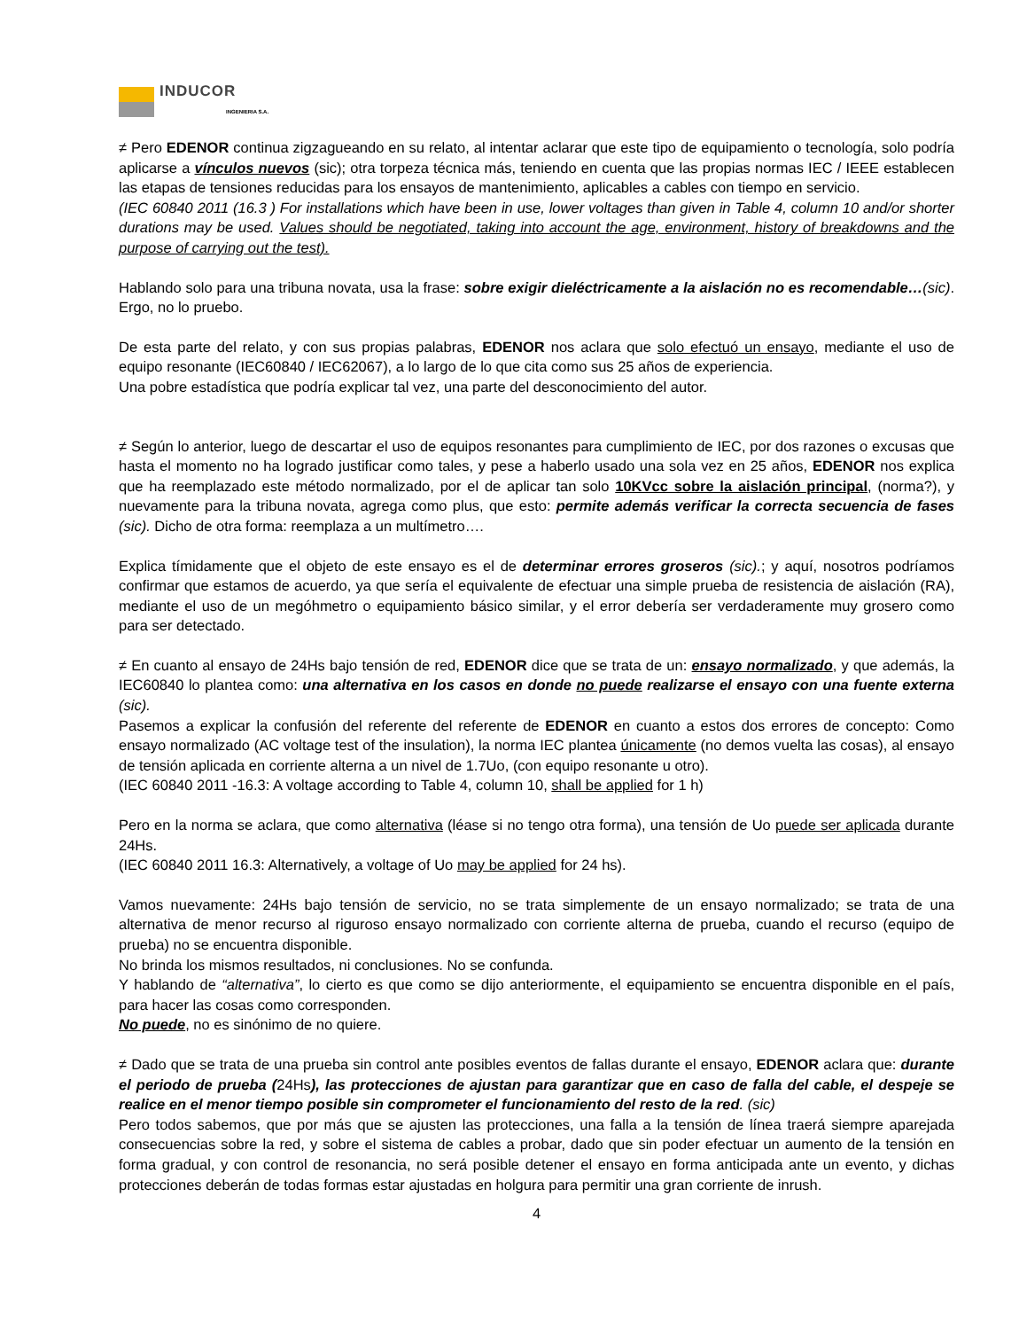INDUCOR
INGENIERIA S.A.
≠ Pero EDENOR continua zigzagueando en su relato, al intentar aclarar que este tipo de equipamiento o tecnología, solo podría aplicarse a vínculos nuevos (sic); otra torpeza técnica más, teniendo en cuenta que las propias normas IEC / IEEE establecen las etapas de tensiones reducidas para los ensayos de mantenimiento, aplicables a cables con tiempo en servicio.
(IEC 60840 2011 (16.3 ) For installations which have been in use, lower voltages than given in Table 4, column 10 and/or shorter durations may be used. Values should be negotiated, taking into account the age, environment, history of breakdowns and the purpose of carrying out the test).
Hablando solo para una tribuna novata, usa la frase: sobre exigir dieléctricamente a la aislación no es recomendable…(sic). Ergo, no lo pruebo.
De esta parte del relato, y con sus propias palabras, EDENOR nos aclara que solo efectuó un ensayo, mediante el uso de equipo resonante (IEC60840 / IEC62067), a lo largo de lo que cita como sus 25 años de experiencia.
Una pobre estadística que podría explicar tal vez, una parte del desconocimiento del autor.
≠ Según lo anterior, luego de descartar el uso de equipos resonantes para cumplimiento de IEC, por dos razones o excusas que hasta el momento no ha logrado justificar como tales, y pese a haberlo usado una sola vez en 25 años, EDENOR nos explica que ha reemplazado este método normalizado, por el de aplicar tan solo 10KVcc sobre la aislación principal, (norma?), y nuevamente para la tribuna novata, agrega como plus, que esto: permite además verificar la correcta secuencia de fases (sic). Dicho de otra forma: reemplaza a un multímetro….
Explica tímidamente que el objeto de este ensayo es el de determinar errores groseros (sic).; y aquí, nosotros podríamos confirmar que estamos de acuerdo, ya que sería el equivalente de efectuar una simple prueba de resistencia de aislación (RA), mediante el uso de un megóhmetro o equipamiento básico similar, y el error debería ser verdaderamente muy grosero como para ser detectado.
≠ En cuanto al ensayo de 24Hs bajo tensión de red, EDENOR dice que se trata de un: ensayo normalizado, y que además, la IEC60840 lo plantea como: una alternativa en los casos en donde no puede realizarse el ensayo con una fuente externa (sic).
Pasemos a explicar la confusión del referente del referente de EDENOR en cuanto a estos dos errores de concepto: Como ensayo normalizado (AC voltage test of the insulation), la norma IEC plantea únicamente (no demos vuelta las cosas), al ensayo de tensión aplicada en corriente alterna a un nivel de 1.7Uo, (con equipo resonante u otro).
(IEC 60840 2011 -16.3: A voltage according to Table 4, column 10, shall be applied for 1 h)
Pero en la norma se aclara, que como alternativa (léase si no tengo otra forma), una tensión de Uo puede ser aplicada durante 24Hs.
(IEC 60840 2011 16.3: Alternatively, a voltage of Uo may be applied for 24 hs).
Vamos nuevamente: 24Hs bajo tensión de servicio, no se trata simplemente de un ensayo normalizado; se trata de una alternativa de menor recurso al riguroso ensayo normalizado con corriente alterna de prueba, cuando el recurso (equipo de prueba) no se encuentra disponible.
No brinda los mismos resultados, ni conclusiones. No se confunda.
Y hablando de “alternativa”, lo cierto es que como se dijo anteriormente, el equipamiento se encuentra disponible en el país, para hacer las cosas como corresponden.
No puede, no es sinónimo de no quiere.
≠ Dado que se trata de una prueba sin control ante posibles eventos de fallas durante el ensayo, EDENOR aclara que: durante el periodo de prueba (24Hs), las protecciones de ajustan para garantizar que en caso de falla del cable, el despeje se realice en el menor tiempo posible sin comprometer el funcionamiento del resto de la red. (sic)
Pero todos sabemos, que por más que se ajusten las protecciones, una falla a la tensión de línea traerá siempre aparejada consecuencias sobre la red, y sobre el sistema de cables a probar, dado que sin poder efectuar un aumento de la tensión en forma gradual, y con control de resonancia, no será posible detener el ensayo en forma anticipada ante un evento, y dichas protecciones deberán de todas formas estar ajustadas en holgura para permitir una gran corriente de inrush.
4